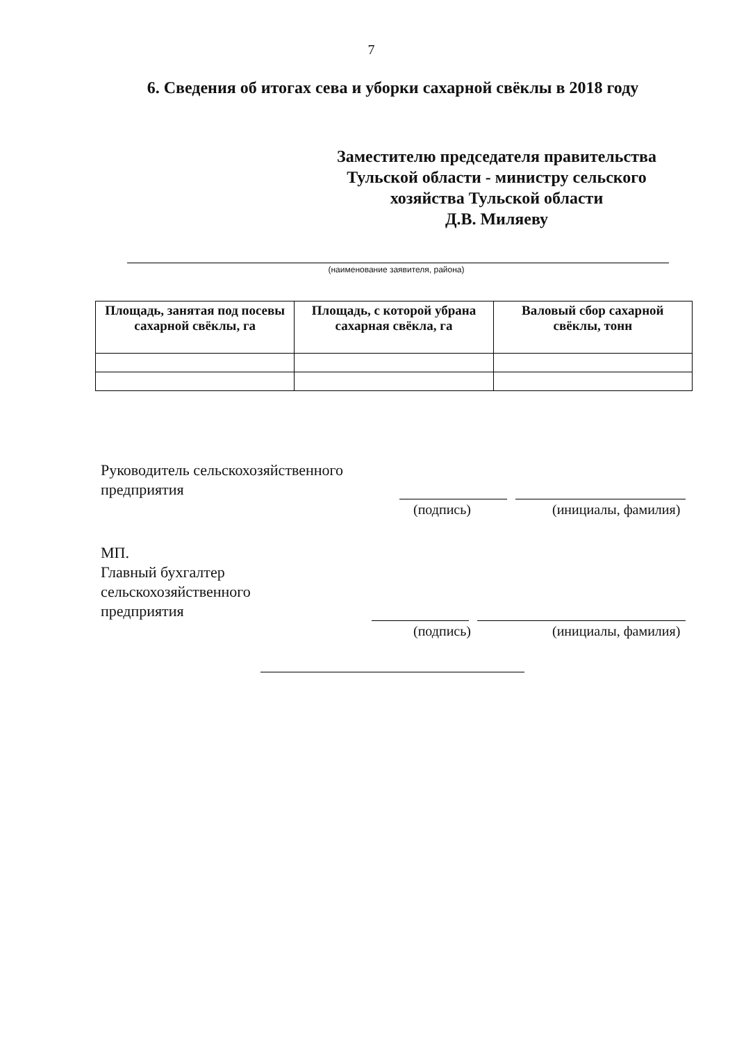7
6. Сведения об итогах сева и уборки сахарной свёклы в 2018 году
Заместителю председателя правительства Тульской области - министру сельского хозяйства Тульской области
Д.В. Миляеву
(наименование заявителя, района)
| Площадь, занятая под посевы сахарной свёклы, га | Площадь, с которой убрана сахарная свёкла, га | Валовый сбор сахарной свёклы, тонн |
| --- | --- | --- |
Руководитель сельскохозяйственного
предприятия
(подпись) (инициалы, фамилия)
МП.
Главный бухгалтер
сельскохозяйственного
предприятия
(подпись) (инициалы, фамилия)